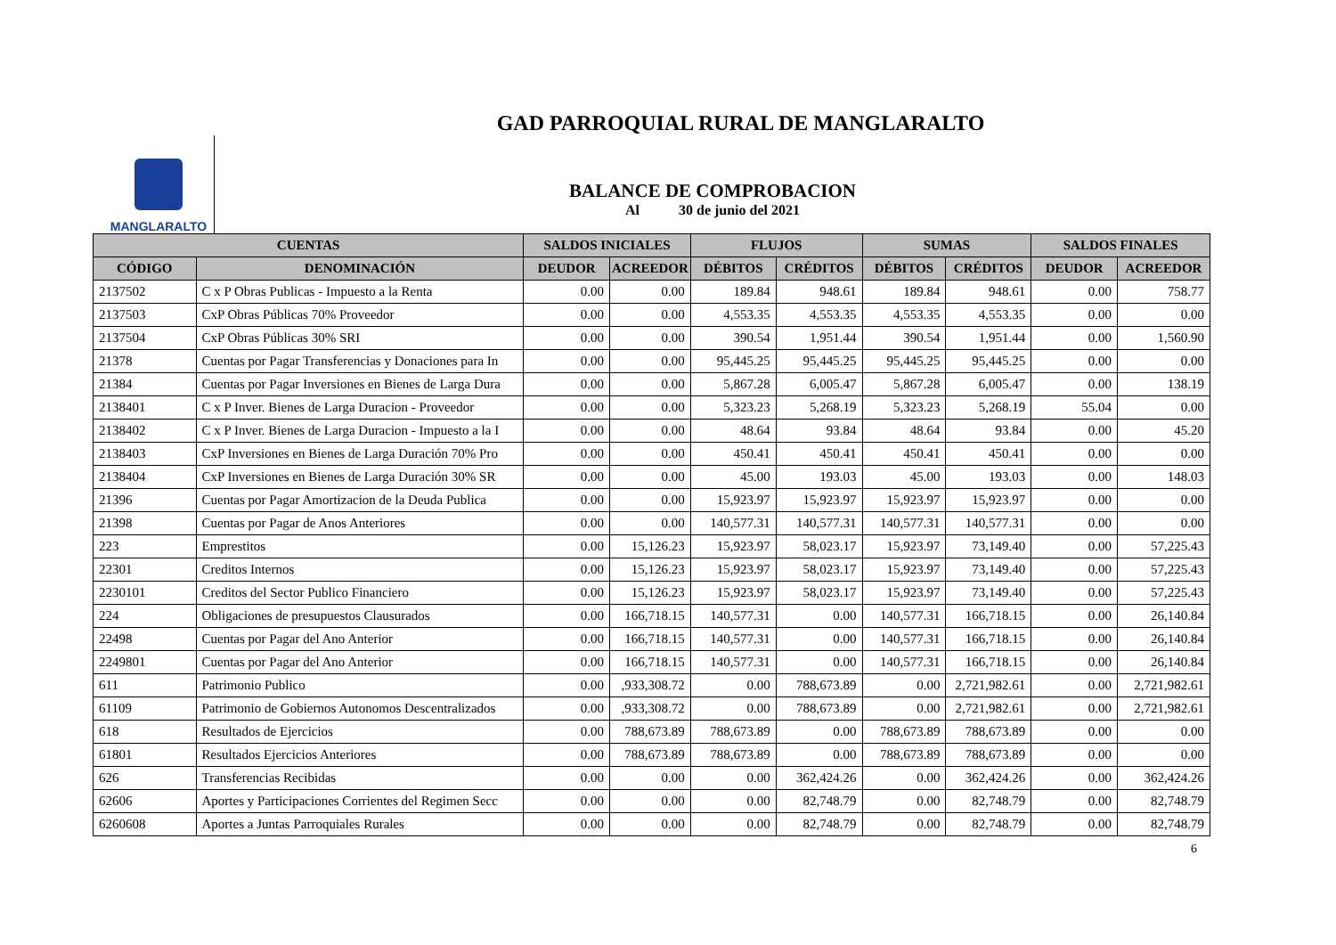GAD PARROQUIAL RURAL DE MANGLARALTO
MANGLARALTO
BALANCE DE COMPROBACION
Al 30 de junio del 2021
| CUENTAS | | SALDOS INICIALES | | FLUJOS | | SUMAS | | SALDOS FINALES | |
| --- | --- | --- | --- | --- | --- | --- | --- | --- | --- |
| CÓDIGO | DENOMINACIÓN | DEUDOR | ACREEDOR | DÉBITOS | CRÉDITOS | DÉBITOS | CRÉDITOS | DEUDOR | ACREEDOR |
| 2137502 | C x P Obras Publicas - Impuesto a la Renta | 0.00 | 0.00 | 189.84 | 948.61 | 189.84 | 948.61 | 0.00 | 758.77 |
| 2137503 | CxP Obras Públicas 70% Proveedor | 0.00 | 0.00 | 4,553.35 | 4,553.35 | 4,553.35 | 4,553.35 | 0.00 | 0.00 |
| 2137504 | CxP Obras Públicas 30% SRI | 0.00 | 0.00 | 390.54 | 1,951.44 | 390.54 | 1,951.44 | 0.00 | 1,560.90 |
| 21378 | Cuentas por Pagar Transferencias y Donaciones para In | 0.00 | 0.00 | 95,445.25 | 95,445.25 | 95,445.25 | 95,445.25 | 0.00 | 0.00 |
| 21384 | Cuentas por Pagar Inversiones en Bienes de Larga Dura | 0.00 | 0.00 | 5,867.28 | 6,005.47 | 5,867.28 | 6,005.47 | 0.00 | 138.19 |
| 2138401 | C x P Inver. Bienes de Larga Duracion - Proveedor | 0.00 | 0.00 | 5,323.23 | 5,268.19 | 5,323.23 | 5,268.19 | 55.04 | 0.00 |
| 2138402 | C x P Inver. Bienes de Larga Duracion - Impuesto a la I | 0.00 | 0.00 | 48.64 | 93.84 | 48.64 | 93.84 | 0.00 | 45.20 |
| 2138403 | CxP Inversiones en Bienes de Larga Duración 70% Pro | 0.00 | 0.00 | 450.41 | 450.41 | 450.41 | 450.41 | 0.00 | 0.00 |
| 2138404 | CxP Inversiones en Bienes de Larga Duración 30% SR | 0.00 | 0.00 | 45.00 | 193.03 | 45.00 | 193.03 | 0.00 | 148.03 |
| 21396 | Cuentas por Pagar Amortizacion de la Deuda Publica | 0.00 | 0.00 | 15,923.97 | 15,923.97 | 15,923.97 | 15,923.97 | 0.00 | 0.00 |
| 21398 | Cuentas por Pagar de Anos Anteriores | 0.00 | 0.00 | 140,577.31 | 140,577.31 | 140,577.31 | 140,577.31 | 0.00 | 0.00 |
| 223 | Emprestitos | 0.00 | 15,126.23 | 15,923.97 | 58,023.17 | 15,923.97 | 73,149.40 | 0.00 | 57,225.43 |
| 22301 | Creditos Internos | 0.00 | 15,126.23 | 15,923.97 | 58,023.17 | 15,923.97 | 73,149.40 | 0.00 | 57,225.43 |
| 2230101 | Creditos del Sector Publico Financiero | 0.00 | 15,126.23 | 15,923.97 | 58,023.17 | 15,923.97 | 73,149.40 | 0.00 | 57,225.43 |
| 224 | Obligaciones de presupuestos Clausurados | 0.00 | 166,718.15 | 140,577.31 | 0.00 | 140,577.31 | 166,718.15 | 0.00 | 26,140.84 |
| 22498 | Cuentas por Pagar del Ano Anterior | 0.00 | 166,718.15 | 140,577.31 | 0.00 | 140,577.31 | 166,718.15 | 0.00 | 26,140.84 |
| 2249801 | Cuentas por Pagar del Ano Anterior | 0.00 | 166,718.15 | 140,577.31 | 0.00 | 140,577.31 | 166,718.15 | 0.00 | 26,140.84 |
| 611 | Patrimonio Publico | 0.00 | ,933,308.72 | 0.00 | 788,673.89 | 0.00 | 2,721,982.61 | 0.00 | 2,721,982.61 |
| 61109 | Patrimonio de Gobiernos Autonomos Descentralizados | 0.00 | ,933,308.72 | 0.00 | 788,673.89 | 0.00 | 2,721,982.61 | 0.00 | 2,721,982.61 |
| 618 | Resultados de Ejercicios | 0.00 | 788,673.89 | 788,673.89 | 0.00 | 788,673.89 | 788,673.89 | 0.00 | 0.00 |
| 61801 | Resultados Ejercicios Anteriores | 0.00 | 788,673.89 | 788,673.89 | 0.00 | 788,673.89 | 788,673.89 | 0.00 | 0.00 |
| 626 | Transferencias Recibidas | 0.00 | 0.00 | 0.00 | 362,424.26 | 0.00 | 362,424.26 | 0.00 | 362,424.26 |
| 62606 | Aportes y Participaciones Corrientes del Regimen Secc | 0.00 | 0.00 | 0.00 | 82,748.79 | 0.00 | 82,748.79 | 0.00 | 82,748.79 |
| 6260608 | Aportes a Juntas Parroquiales Rurales | 0.00 | 0.00 | 0.00 | 82,748.79 | 0.00 | 82,748.79 | 0.00 | 82,748.79 |
6